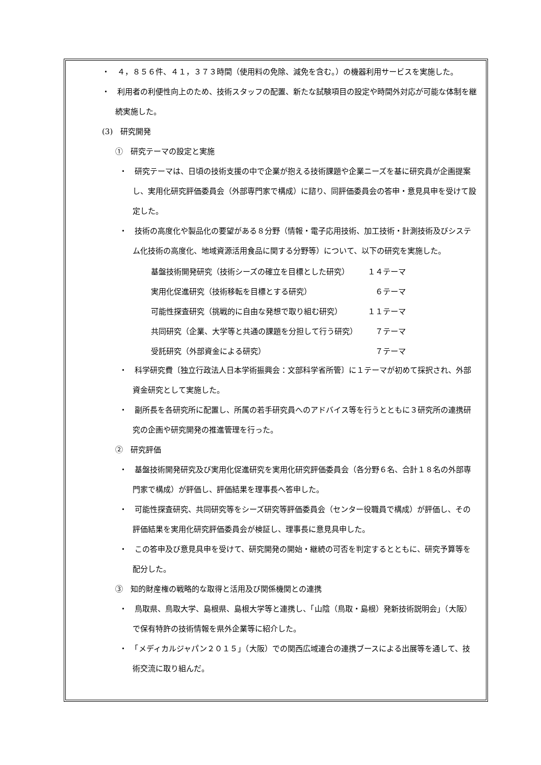・　４，８５６件、４１，３７３時間（使用料の免除、減免を含む。）の機器利用サービスを実施した。
・　利用者の利便性向上のため、技術スタッフの配置、新たな試験項目の設定や時間外対応が可能な体制を継続実施した。
(3)　研究開発
①　研究テーマの設定と実施
・　研究テーマは、日頃の技術支援の中で企業が抱える技術課題や企業ニーズを基に研究員が企画提案し、実用化研究評価委員会（外部専門家で構成）に諮り、同評価委員会の答申・意見具申を受けて設定した。
・　技術の高度化や製品化の要望がある８分野（情報・電子応用技術、加工技術・計測技術及びシステム化技術の高度化、地域資源活用食品に関する分野等）について、以下の研究を実施した。
| 基盤技術開発研究（技術シーズの確立を目標とした研究） | １４テーマ |
| 実用化促進研究（技術移転を目標とする研究） | ６テーマ |
| 可能性探査研究（挑戦的に自由な発想で取り組む研究） | １１テーマ |
| 共同研究（企業、大学等と共通の課題を分担して行う研究） | ７テーマ |
| 受託研究（外部資金による研究） | ７テーマ |
・　科学研究費〔独立行政法人日本学術振興会：文部科学省所管〕に１テーマが初めて採択され、外部資金研究として実施した。
・　副所長を各研究所に配置し、所属の若手研究員へのアドバイス等を行うとともに３研究所の連携研究の企画や研究開発の推進管理を行った。
②　研究評価
・　基盤技術開発研究及び実用化促進研究を実用化研究評価委員会（各分野６名、合計１８名の外部専門家で構成）が評価し、評価結果を理事長へ答申した。
・　可能性探査研究、共同研究等をシーズ研究等評価委員会（センター役職員で構成）が評価し、その評価結果を実用化研究評価委員会が検証し、理事長に意見具申した。
・　この答申及び意見具申を受けて、研究開発の開始・継続の可否を判定するとともに、研究予算等を配分した。
③　知的財産権の戦略的な取得と活用及び関係機関との連携
・　鳥取県、鳥取大学、島根県、島根大学等と連携し、「山陰（鳥取・島根）発新技術説明会」（大阪）で保有特許の技術情報を県外企業等に紹介した。
・　「メディカルジャパン２０１５」（大阪）での関西広域連合の連携ブースによる出展等を通して、技術交流に取り組んだ。